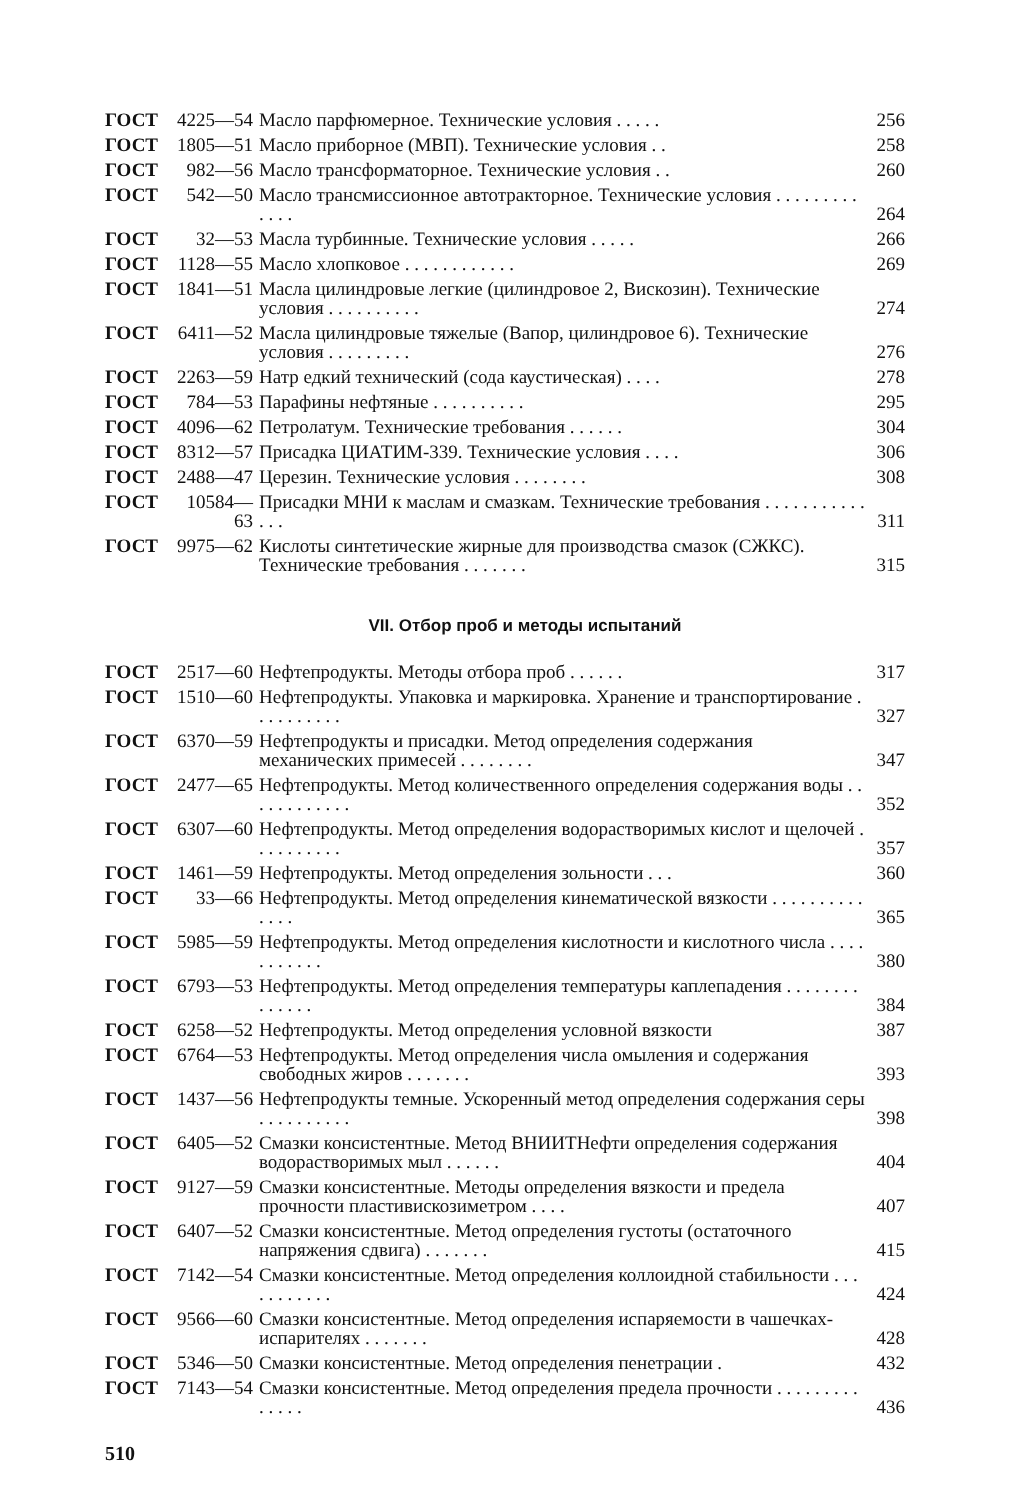| ГОСТ | 4225—54 | Масло парфюмерное. Технические условия . . . . . | 256 |
| ГОСТ | 1805—51 | Масло приборное (МВП). Технические условия . . | 258 |
| ГОСТ | 982—56 | Масло трансформаторное. Технические условия . . | 260 |
| ГОСТ | 542—50 | Масло трансмиссионное автотракторное. Технические условия . . . . . . . . . . . . . | 264 |
| ГОСТ | 32—53 | Масла турбинные. Технические условия . . . . . | 266 |
| ГОСТ | 1128—55 | Масло хлопковое . . . . . . . . . . . . | 269 |
| ГОСТ | 1841—51 | Масла цилиндровые легкие (цилиндровое 2, Вискозин). Технические условия . . . . . . . . . . | 274 |
| ГОСТ | 6411—52 | Масла цилиндровые тяжелые (Вапор, цилиндровое 6). Технические условия . . . . . . . . . | 276 |
| ГОСТ | 2263—59 | Натр едкий технический (сода каустическая) . . . . | 278 |
| ГОСТ | 784—53 | Парафины нефтяные . . . . . . . . . . | 295 |
| ГОСТ | 4096—62 | Петролатум. Технические требования . . . . . . | 304 |
| ГОСТ | 8312—57 | Присадка ЦИАТИМ-339. Технические условия . . . . | 306 |
| ГОСТ | 2488—47 | Церезин. Технические условия . . . . . . . . | 308 |
| ГОСТ | 10584—63 | Присадки МНИ к маслам и смазкам. Технические требования . . . . . . . . . . . . . . | 311 |
| ГОСТ | 9975—62 | Кислоты синтетические жирные для производства смазок (СЖКС). Технические требования . . . . . . . | 315 |
VII. Отбор проб и методы испытаний
| ГОСТ | 2517—60 | Нефтепродукты. Методы отбора проб . . . . . . | 317 |
| ГОСТ | 1510—60 | Нефтепродукты. Упаковка и маркировка. Хранение и транспортирование . . . . . . . . . . | 327 |
| ГОСТ | 6370—59 | Нефтепродукты и присадки. Метод определения содержания механических примесей . . . . . . . . | 347 |
| ГОСТ | 2477—65 | Нефтепродукты. Метод количественного определения содержания воды . . . . . . . . . . . . | 352 |
| ГОСТ | 6307—60 | Нефтепродукты. Метод определения водорастворимых кислот и щелочей . . . . . . . . . . | 357 |
| ГОСТ | 1461—59 | Нефтепродукты. Метод определения зольности . . . | 360 |
| ГОСТ | 33—66 | Нефтепродукты. Метод определения кинематической вязкости . . . . . . . . . . . . . . | 365 |
| ГОСТ | 5985—59 | Нефтепродукты. Метод определения кислотности и кислотного числа . . . . . . . . . . . | 380 |
| ГОСТ | 6793—53 | Нефтепродукты. Метод определения температуры каплепадения . . . . . . . . . . . . . . | 384 |
| ГОСТ | 6258—52 | Нефтепродукты. Метод определения условной вязкости | 387 |
| ГОСТ | 6764—53 | Нефтепродукты. Метод определения числа омыления и содержания свободных жиров . . . . . . . | 393 |
| ГОСТ | 1437—56 | Нефтепродукты темные. Ускоренный метод определения содержания серы . . . . . . . . . . | 398 |
| ГОСТ | 6405—52 | Смазки консистентные. Метод ВНИИТНефти определения содержания водорастворимых мыл . . . . . . | 404 |
| ГОСТ | 9127—59 | Смазки консистентные. Методы определения вязкости и предела прочности пластивискозиметром . . . . | 407 |
| ГОСТ | 6407—52 | Смазки консистентные. Метод определения густоты (остаточного напряжения сдвига) . . . . . . . | 415 |
| ГОСТ | 7142—54 | Смазки консистентные. Метод определения коллоидной стабильности . . . . . . . . . . . | 424 |
| ГОСТ | 9566—60 | Смазки консистентные. Метод определения испаряемости в чашечках-испарителях . . . . . . . | 428 |
| ГОСТ | 5346—50 | Смазки консистентные. Метод определения пенетрации . | 432 |
| ГОСТ | 7143—54 | Смазки консистентные. Метод определения предела прочности . . . . . . . . . . . . . . | 436 |
510